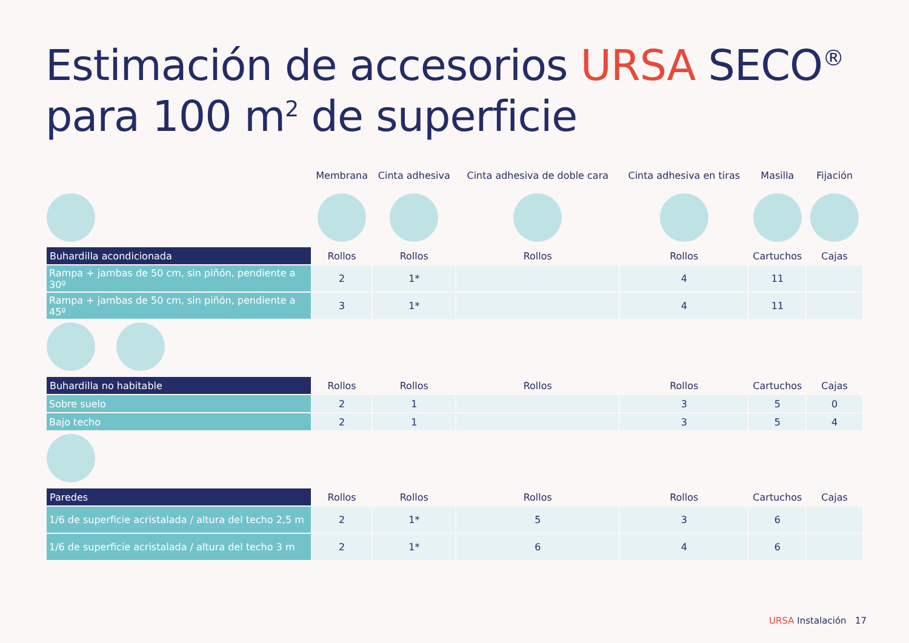Estimación de accesorios URSA SECO<sup>®</sup>
para 100 m<sup>2</sup> de superficie
| | Membrana | Cinta adhesiva | Cinta adhesiva de doble cara | Cinta adhesiva en tiras | Masilla | Fijación |
| --- | --- | --- | --- | --- | --- | --- |
| Buhardilla acondicionada | Rollos | Rollos | Rollos | Rollos | Cartuchos | Cajas |
| Rampa + jambas de 50 cm, sin piñón, pendiente a 30º | 2 | 1* | | 4 | 11 | |
| Rampa + jambas de 50 cm, sin piñón, pendiente a 45º | 3 | 1* | | 4 | 11 | |
| Buhardilla no habitable | Rollos | Rollos | Rollos | Rollos | Cartuchos | Cajas |
| Sobre suelo | 2 | 1 | | 3 | 5 | 0 |
| Bajo techo | 2 | 1 | | 3 | 5 | 4 |
| Paredes | Rollos | Rollos | Rollos | Rollos | Cartuchos | Cajas |
| 1/6 de superficie acristalada / altura del techo 2,5 m | 2 | 1* | 5 | 3 | 6 | |
| 1/6 de superficie acristalada / altura del techo 3 m | 2 | 1* | 6 | 4 | 6 | |
URSA Instalación 17